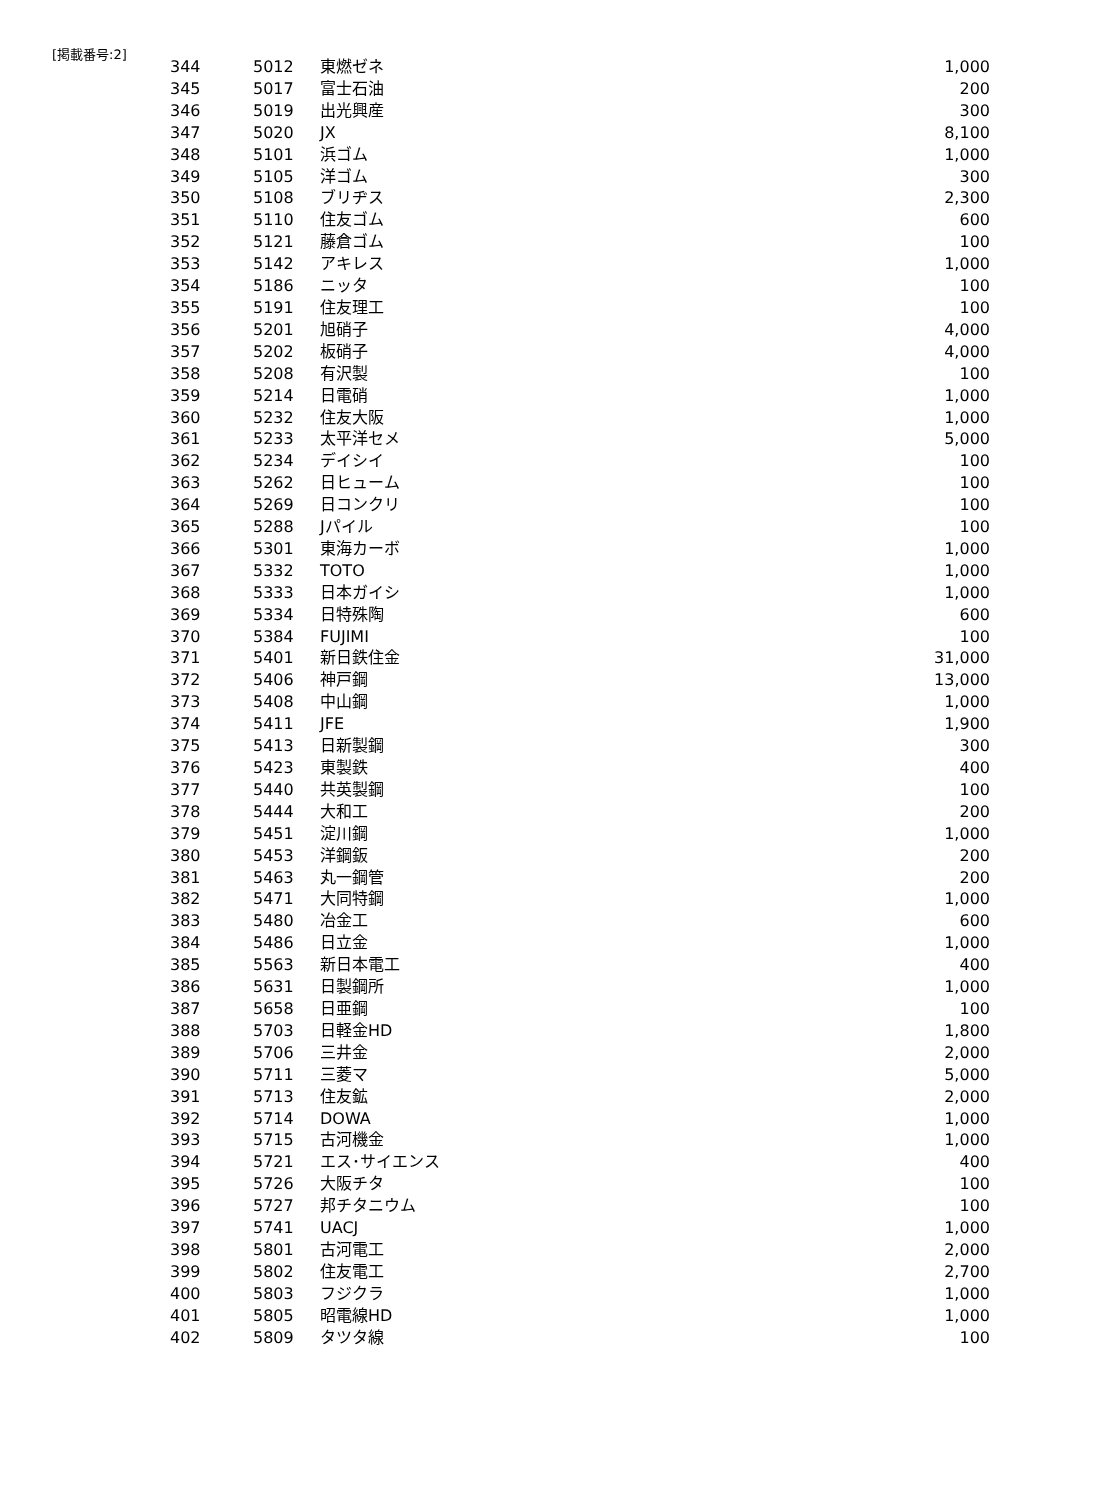[掲載番号:2]
| 344 | 5012 | 東燃ゼネ | 1,000 |
| 345 | 5017 | 富士石油 | 200 |
| 346 | 5019 | 出光興産 | 300 |
| 347 | 5020 | JX | 8,100 |
| 348 | 5101 | 浜ゴム | 1,000 |
| 349 | 5105 | 洋ゴム | 300 |
| 350 | 5108 | ブリヂス | 2,300 |
| 351 | 5110 | 住友ゴム | 600 |
| 352 | 5121 | 藤倉ゴム | 100 |
| 353 | 5142 | アキレス | 1,000 |
| 354 | 5186 | ニッタ | 100 |
| 355 | 5191 | 住友理工 | 100 |
| 356 | 5201 | 旭硝子 | 4,000 |
| 357 | 5202 | 板硝子 | 4,000 |
| 358 | 5208 | 有沢製 | 100 |
| 359 | 5214 | 日電硝 | 1,000 |
| 360 | 5232 | 住友大阪 | 1,000 |
| 361 | 5233 | 太平洋セメ | 5,000 |
| 362 | 5234 | デイシイ | 100 |
| 363 | 5262 | 日ヒューム | 100 |
| 364 | 5269 | 日コンクリ | 100 |
| 365 | 5288 | Jパイル | 100 |
| 366 | 5301 | 東海カーボ | 1,000 |
| 367 | 5332 | TOTO | 1,000 |
| 368 | 5333 | 日本ガイシ | 1,000 |
| 369 | 5334 | 日特殊陶 | 600 |
| 370 | 5384 | FUJIMI | 100 |
| 371 | 5401 | 新日鉄住金 | 31,000 |
| 372 | 5406 | 神戸鋼 | 13,000 |
| 373 | 5408 | 中山鋼 | 1,000 |
| 374 | 5411 | JFE | 1,900 |
| 375 | 5413 | 日新製鋼 | 300 |
| 376 | 5423 | 東製鉄 | 400 |
| 377 | 5440 | 共英製鋼 | 100 |
| 378 | 5444 | 大和工 | 200 |
| 379 | 5451 | 淀川鋼 | 1,000 |
| 380 | 5453 | 洋鋼鈑 | 200 |
| 381 | 5463 | 丸一鋼管 | 200 |
| 382 | 5471 | 大同特鋼 | 1,000 |
| 383 | 5480 | 冶金工 | 600 |
| 384 | 5486 | 日立金 | 1,000 |
| 385 | 5563 | 新日本電工 | 400 |
| 386 | 5631 | 日製鋼所 | 1,000 |
| 387 | 5658 | 日亜鋼 | 100 |
| 388 | 5703 | 日軽金HD | 1,800 |
| 389 | 5706 | 三井金 | 2,000 |
| 390 | 5711 | 三菱マ | 5,000 |
| 391 | 5713 | 住友鉱 | 2,000 |
| 392 | 5714 | DOWA | 1,000 |
| 393 | 5715 | 古河機金 | 1,000 |
| 394 | 5721 | エス･サイエンス | 400 |
| 395 | 5726 | 大阪チタ | 100 |
| 396 | 5727 | 邦チタニウム | 100 |
| 397 | 5741 | UACJ | 1,000 |
| 398 | 5801 | 古河電工 | 2,000 |
| 399 | 5802 | 住友電工 | 2,700 |
| 400 | 5803 | フジクラ | 1,000 |
| 401 | 5805 | 昭電線HD | 1,000 |
| 402 | 5809 | タツタ線 | 100 |